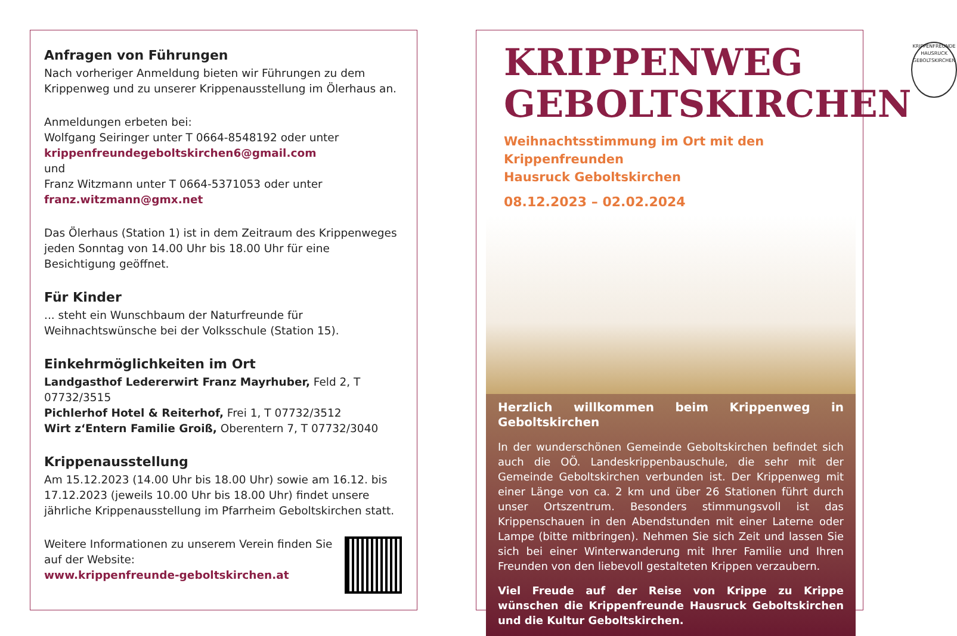Anfragen von Führungen
Nach vorheriger Anmeldung bieten wir Führungen zu dem Krippenweg und zu unserer Krippenausstellung im Ölerhaus an.
Anmeldungen erbeten bei:
Wolfgang Seiringer unter T 0664-8548192 oder unter
krippenfreundegeboltskirchen6@gmail.com
und
Franz Witzmann unter T 0664-5371053 oder unter
franz.witzmann@gmx.net
Das Ölerhaus (Station 1) ist in dem Zeitraum des Krippenweges jeden Sonntag von 14.00 Uhr bis 18.00 Uhr für eine Besichtigung geöffnet.
Für Kinder
... steht ein Wunschbaum der Naturfreunde für Weihnachtswünsche bei der Volksschule (Station 15).
Einkehrmöglichkeiten im Ort
Landgasthof Ledererwirt Franz Mayrhuber, Feld 2, T 07732/3515
Pichlerhof Hotel & Reiterhof, Frei 1, T 07732/3512
Wirt z‘Entern Familie Groiß, Oberentern 7, T 07732/3040
Krippenausstellung
Am 15.12.2023 (14.00 Uhr bis 18.00 Uhr) sowie am 16.12. bis 17.12.2023 (jeweils 10.00 Uhr bis 18.00 Uhr) findet unsere jährliche Krippenausstellung im Pfarrheim Geboltskirchen statt.
Weitere Informationen zu unserem Verein finden Sie auf der Website:
www.krippenfreunde-geboltskirchen.at
KRIPPENWEG
GEBOLTSKIRCHEN
KRIPPENFREUNDE HAUSRUCK GEBOLTSKIRCHEN
Weihnachtsstimmung im Ort mit den Krippenfreunden
Hausruck Geboltskirchen
08.12.2023 – 02.02.2024
Herzlich willkommen beim Krippenweg in Geboltskirchen
In der wunderschönen Gemeinde Geboltskirchen befindet sich auch die OÖ. Landeskrippenbauschule, die sehr mit der Gemeinde Geboltskirchen verbunden ist. Der Krippenweg mit einer Länge von ca. 2 km und über 26 Stationen führt durch unser Ortszentrum. Besonders stimmungsvoll ist das Krippenschauen in den Abendstunden mit einer Laterne oder Lampe (bitte mitbringen). Nehmen Sie sich Zeit und lassen Sie sich bei einer Winterwanderung mit Ihrer Familie und Ihren Freunden von den liebevoll gestalteten Krippen verzaubern.
Viel Freude auf der Reise von Krippe zu Krippe wünschen die Krippenfreunde Hausruck Geboltskirchen und die Kultur Geboltskirchen.